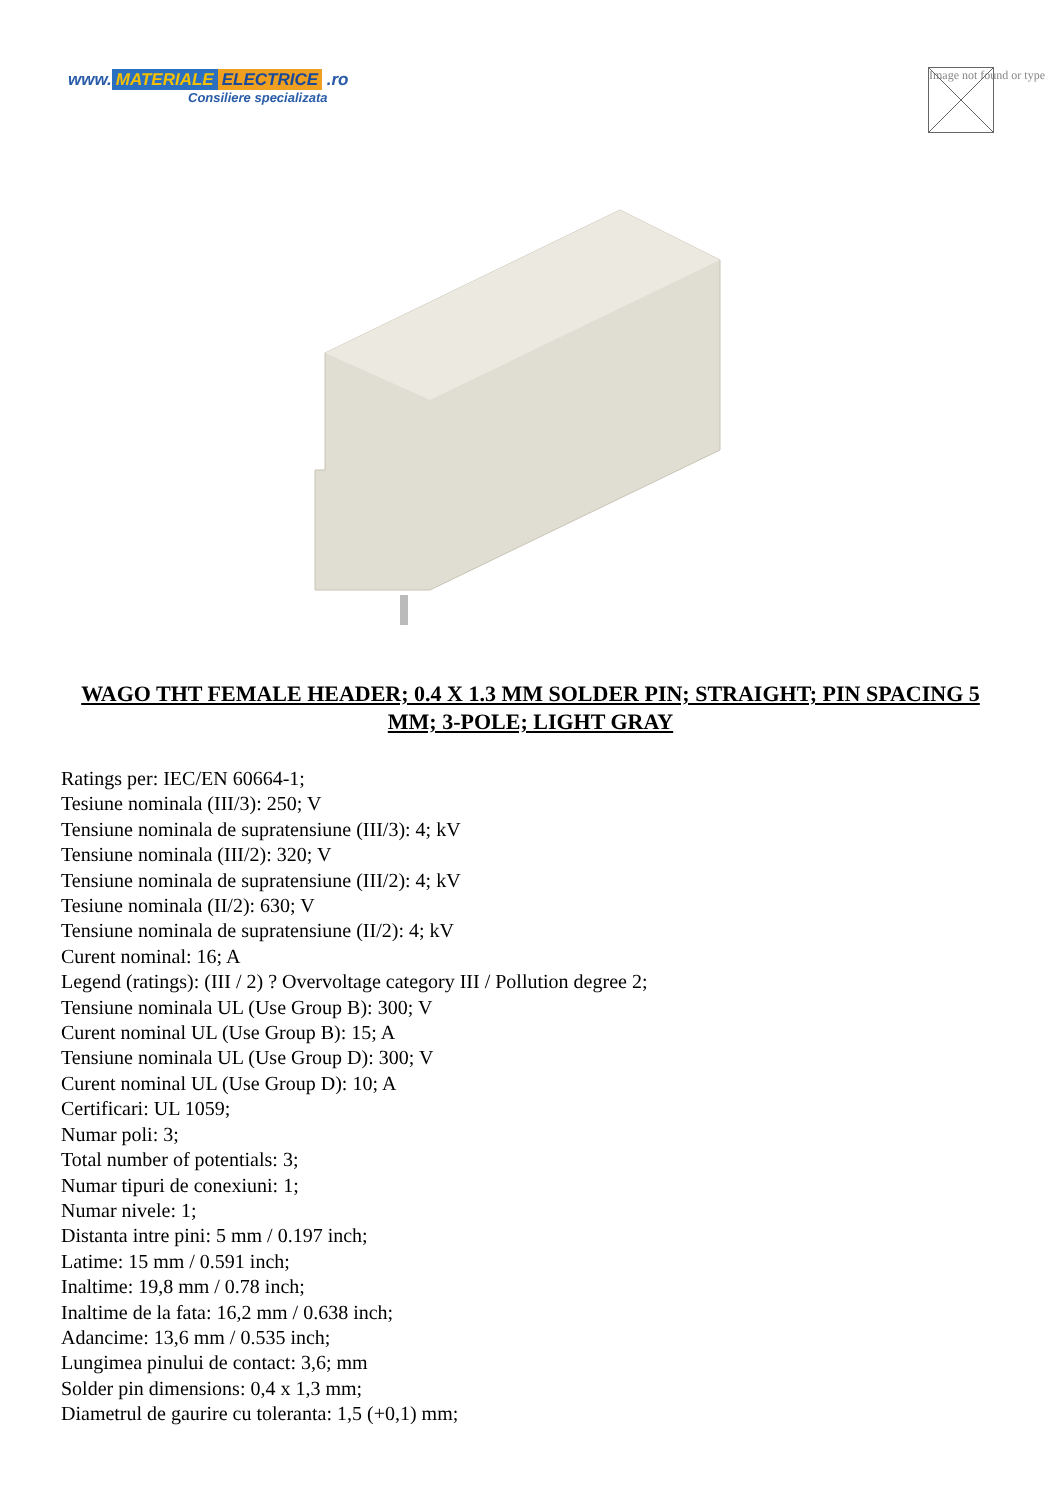www. MATERIALE ELECTRICE .ro
Consiliere specializata
Image not found or type
WAGO THT FEMALE HEADER; 0.4 X 1.3 MM SOLDER PIN; STRAIGHT; PIN SPACING 5 MM; 3-POLE; LIGHT GRAY
Ratings per: IEC/EN 60664-1;
Tesiune nominala (III/3): 250; V
Tensiune nominala de supratensiune (III/3): 4; kV
Tensiune nominala (III/2): 320; V
Tensiune nominala de supratensiune (III/2): 4; kV
Tesiune nominala (II/2): 630; V
Tensiune nominala de supratensiune (II/2): 4; kV
Curent nominal: 16; A
Legend (ratings): (III / 2) ? Overvoltage category III / Pollution degree 2;
Tensiune nominala UL (Use Group B): 300; V
Curent nominal UL (Use Group B): 15; A
Tensiune nominala UL (Use Group D): 300; V
Curent nominal UL (Use Group D): 10; A
Certificari: UL 1059;
Numar poli: 3;
Total number of potentials: 3;
Numar tipuri de conexiuni: 1;
Numar nivele: 1;
Distanta intre pini: 5 mm / 0.197 inch;
Latime: 15 mm / 0.591 inch;
Inaltime: 19,8 mm / 0.78 inch;
Inaltime de la fata: 16,2 mm / 0.638 inch;
Adancime: 13,6 mm / 0.535 inch;
Lungimea pinului de contact: 3,6; mm
Solder pin dimensions: 0,4 x 1,3 mm;
Diametrul de gaurire cu toleranta: 1,5 (+0,1) mm;